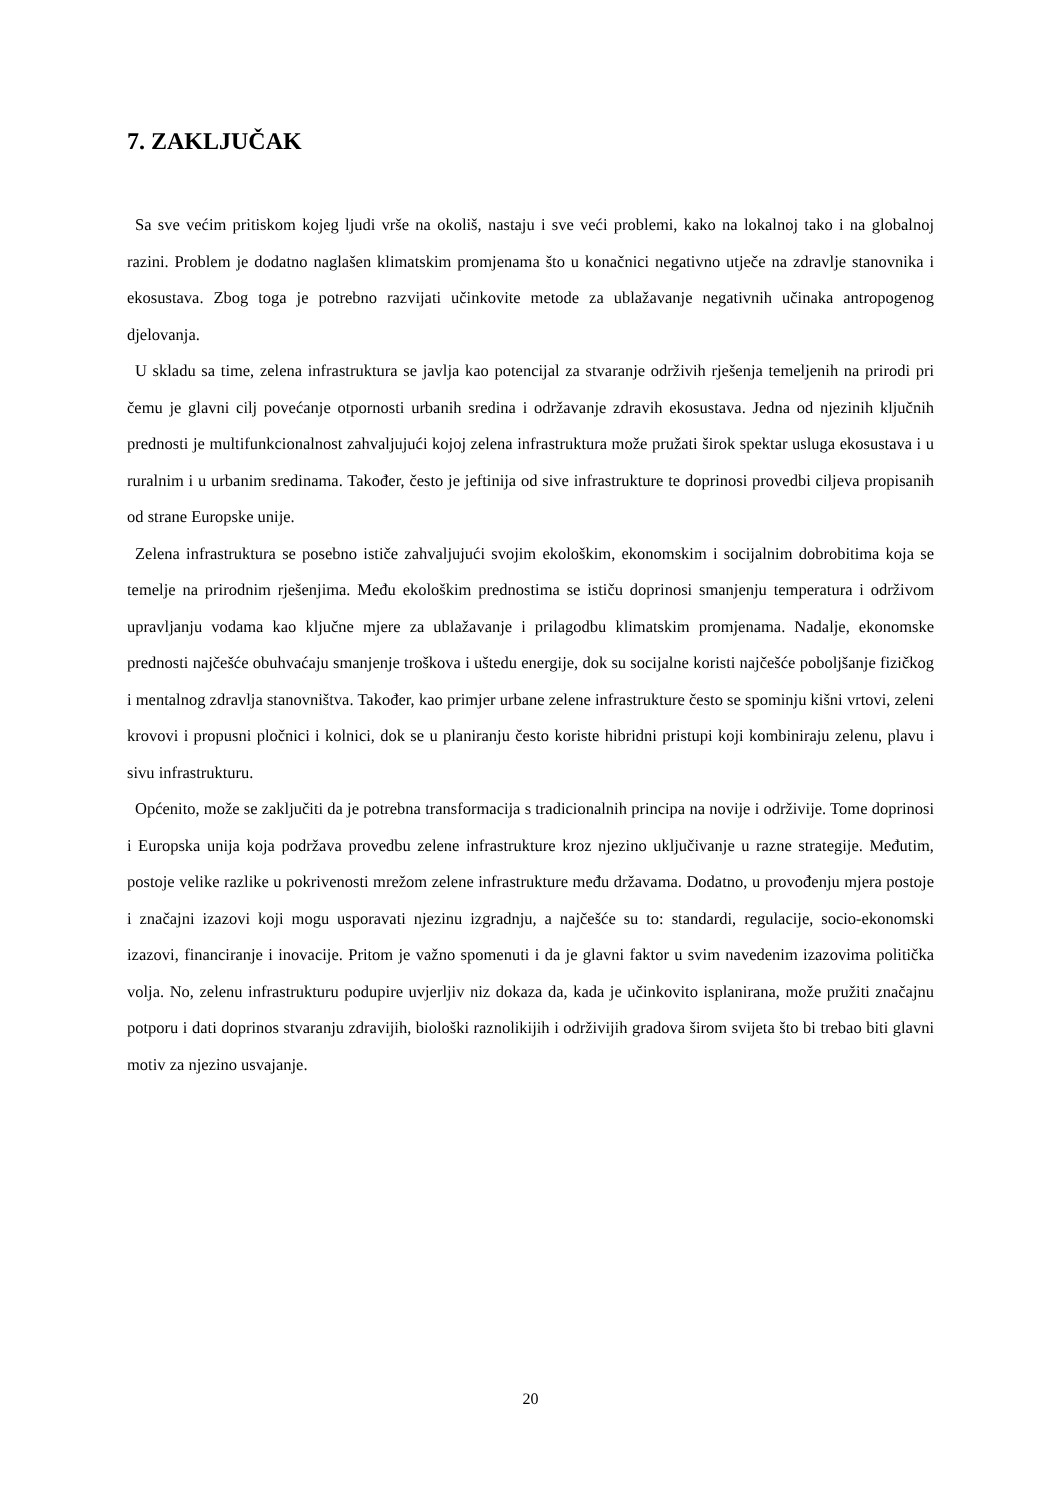7. ZAKLJUČAK
Sa sve većim pritiskom kojeg ljudi vrše na okoliš, nastaju i sve veći problemi, kako na lokalnoj tako i na globalnoj razini. Problem je dodatno naglašen klimatskim promjenama što u konačnici negativno utječe na zdravlje stanovnika i ekosustava. Zbog toga je potrebno razvijati učinkovite metode za ublažavanje negativnih učinaka antropogenog djelovanja.
U skladu sa time, zelena infrastruktura se javlja kao potencijal za stvaranje održivih rješenja temeljenih na prirodi pri čemu je glavni cilj povećanje otpornosti urbanih sredina i održavanje zdravih ekosustava. Jedna od njezinih ključnih prednosti je multifunkcionalnost zahvaljujući kojoj zelena infrastruktura može pružati širok spektar usluga ekosustava i u ruralnim i u urbanim sredinama. Također, često je jeftinija od sive infrastrukture te doprinosi provedbi ciljeva propisanih od strane Europske unije.
Zelena infrastruktura se posebno ističe zahvaljujući svojim ekološkim, ekonomskim i socijalnim dobrobitima koja se temelje na prirodnim rješenjima. Među ekološkim prednostima se ističu doprinosi smanjenju temperatura i održivom upravljanju vodama kao ključne mjere za ublažavanje i prilagodbu klimatskim promjenama. Nadalje, ekonomske prednosti najčešće obuhvaćaju smanjenje troškova i uštedu energije, dok su socijalne koristi najčešće poboljšanje fizičkog i mentalnog zdravlja stanovništva. Također, kao primjer urbane zelene infrastrukture često se spominju kišni vrtovi, zeleni krovovi i propusni pločnici i kolnici, dok se u planiranju često koriste hibridni pristupi koji kombiniraju zelenu, plavu i sivu infrastrukturu.
Općenito, može se zaključiti da je potrebna transformacija s tradicionalnih principa na novije i održivije. Tome doprinosi i Europska unija koja podržava provedbu zelene infrastrukture kroz njezino uključivanje u razne strategije. Međutim, postoje velike razlike u pokrivenosti mrežom zelene infrastrukture među državama. Dodatno, u provođenju mjera postoje i značajni izazovi koji mogu usporavati njezinu izgradnju, a najčešće su to: standardi, regulacije, socio-ekonomski izazovi, financiranje i inovacije. Pritom je važno spomenuti i da je glavni faktor u svim navedenim izazovima politička volja. No, zelenu infrastrukturu podupire uvjerljiv niz dokaza da, kada je učinkovito isplanirana, može pružiti značajnu potporu i dati doprinos stvaranju zdravijih, biološki raznolikijih i održivijih gradova širom svijeta što bi trebao biti glavni motiv za njezino usvajanje.
20